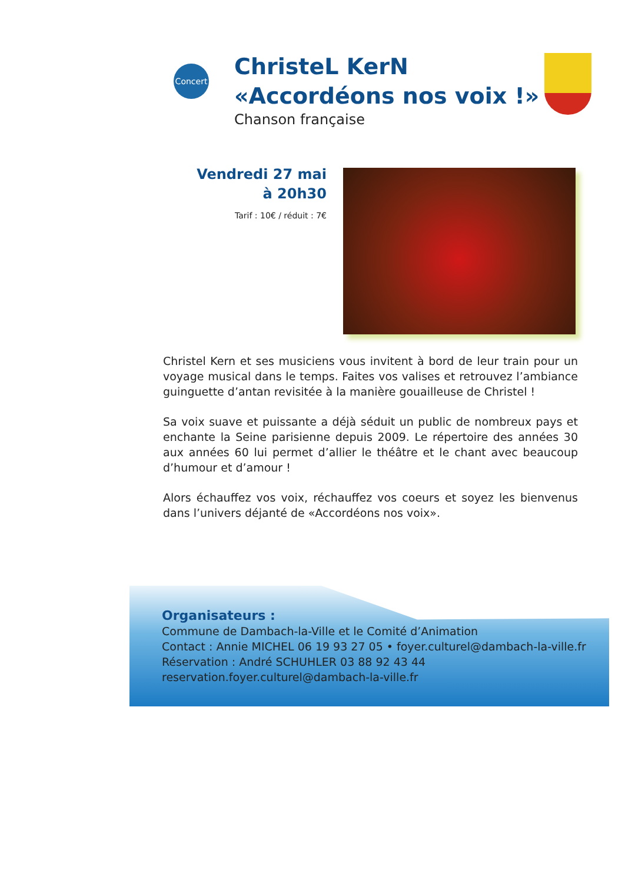Concert
ChristeL KerN
«Accordéons nos voix !»
Chanson française
Vendredi 27 mai
à 20h30
Tarif : 10€ / réduit : 7€
Christel Kern et ses musiciens vous invitent à bord de leur train pour un voyage musical dans le temps. Faites vos valises et retrouvez l’ambiance guinguette d’antan revisitée à la manière gouailleuse de Christel !
Sa voix suave et puissante a déjà séduit un public de nombreux pays et enchante la Seine parisienne depuis 2009. Le répertoire des années 30 aux années 60 lui permet d’allier le théâtre et le chant avec beaucoup d’humour et d’amour !
Alors échauffez vos voix, réchauffez vos coeurs et soyez les bienvenus dans l’univers déjanté de «Accordéons nos voix».
Organisateurs :
Commune de Dambach-la-Ville et le Comité d’Animation
Contact : Annie MICHEL 06 19 93 27 05 • foyer.culturel@dambach-la-ville.fr
Réservation : André SCHUHLER 03 88 92 43 44
reservation.foyer.culturel@dambach-la-ville.fr